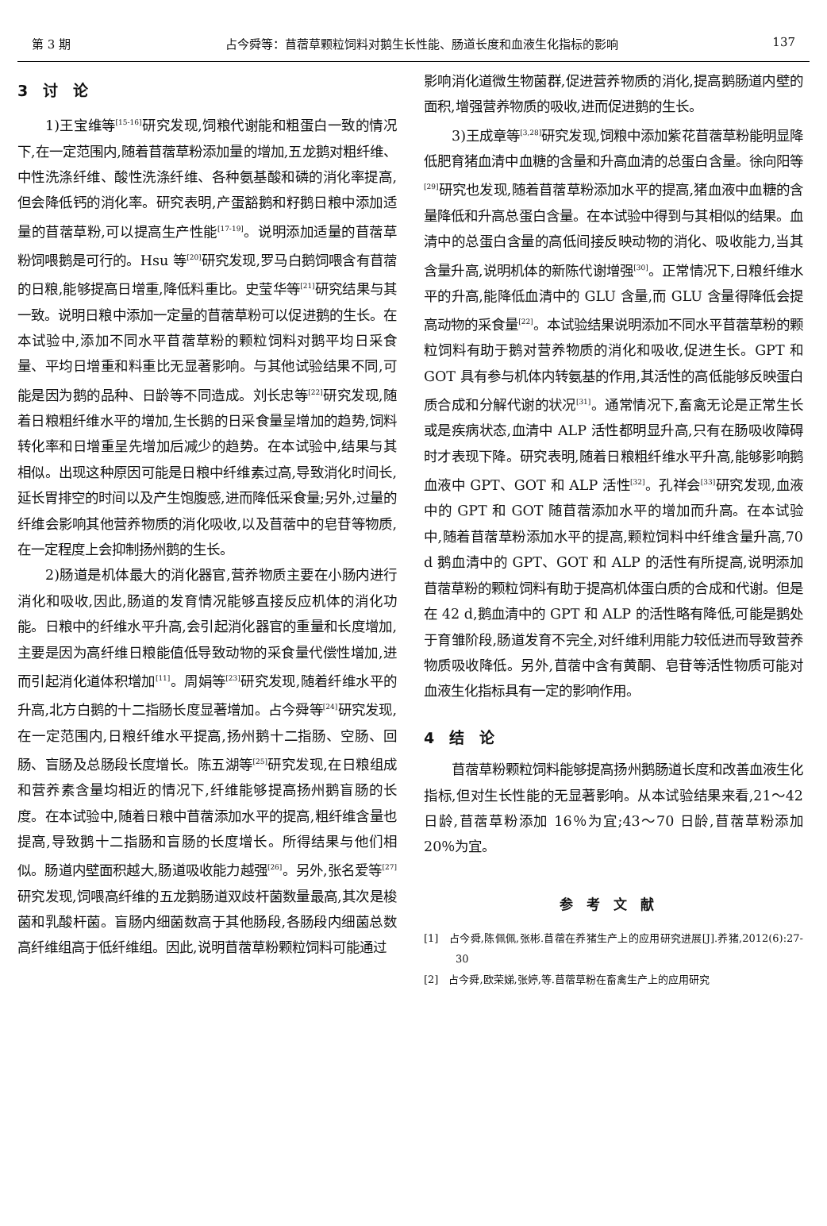第 3 期 占今舜等：苜蓿草颗粒饲料对鹅生长性能、肠道长度和血液生化指标的影响 137
3　讨　论
1)王宝维等<sup>[15-16]</sup>研究发现,饲粮代谢能和粗蛋白一致的情况下,在一定范围内,随着苜蓿草粉添加量的增加,五龙鹅对粗纤维、中性洗涤纤维、酸性洗涤纤维、各种氨基酸和磷的消化率提高,但会降低钙的消化率。研究表明,产蛋豁鹅和籽鹅日粮中添加适量的苜蓿草粉,可以提高生产性能<sup>[17-19]</sup>。说明添加适量的苜蓿草粉饲喂鹅是可行的。Hsu 等<sup>[20]</sup>研究发现,罗马白鹅饲喂含有苜蓿的日粮,能够提高日增重,降低料重比。史莹华等<sup>[21]</sup>研究结果与其一致。说明日粮中添加一定量的苜蓿草粉可以促进鹅的生长。在本试验中,添加不同水平苜蓿草粉的颗粒饲料对鹅平均日采食量、平均日增重和料重比无显著影响。与其他试验结果不同,可能是因为鹅的品种、日龄等不同造成。刘长忠等<sup>[22]</sup>研究发现,随着日粮粗纤维水平的增加,生长鹅的日采食量呈增加的趋势,饲料转化率和日增重呈先增加后减少的趋势。在本试验中,结果与其相似。出现这种原因可能是日粮中纤维素过高,导致消化时间长,延长胃排空的时间以及产生饱腹感,进而降低采食量;另外,过量的纤维会影响其他营养物质的消化吸收,以及苜蓿中的皂苷等物质,在一定程度上会抑制扬州鹅的生长。
2)肠道是机体最大的消化器官,营养物质主要在小肠内进行消化和吸收,因此,肠道的发育情况能够直接反应机体的消化功能。日粮中的纤维水平升高,会引起消化器官的重量和长度增加,主要是因为高纤维日粮能值低导致动物的采食量代偿性增加,进而引起消化道体积增加<sup>[11]</sup>。周娟等<sup>[23]</sup>研究发现,随着纤维水平的升高,北方白鹅的十二指肠长度显著增加。占今舜等<sup>[24]</sup>研究发现,在一定范围内,日粮纤维水平提高,扬州鹅十二指肠、空肠、回肠、盲肠及总肠段长度增长。陈五湖等<sup>[25]</sup>研究发现,在日粮组成和营养素含量均相近的情况下,纤维能够提高扬州鹅盲肠的长度。在本试验中,随着日粮中苜蓿添加水平的提高,粗纤维含量也提高,导致鹅十二指肠和盲肠的长度增长。所得结果与他们相似。肠道内壁面积越大,肠道吸收能力越强<sup>[26]</sup>。另外,张名爱等<sup>[27]</sup>研究发现,饲喂高纤维的五龙鹅肠道双歧杆菌数量最高,其次是梭菌和乳酸杆菌。盲肠内细菌数高于其他肠段,各肠段内细菌总数高纤维组高于低纤维组。因此,说明苜蓿草粉颗粒饲料可能通过
影响消化道微生物菌群,促进营养物质的消化,提高鹅肠道内壁的面积,增强营养物质的吸收,进而促进鹅的生长。
3)王成章等<sup>[3,28]</sup>研究发现,饲粮中添加紫花苜蓿草粉能明显降低肥育猪血清中血糖的含量和升高血清的总蛋白含量。徐向阳等<sup>[29]</sup>研究也发现,随着苜蓿草粉添加水平的提高,猪血液中血糖的含量降低和升高总蛋白含量。在本试验中得到与其相似的结果。血清中的总蛋白含量的高低间接反映动物的消化、吸收能力,当其含量升高,说明机体的新陈代谢增强<sup>[30]</sup>。正常情况下,日粮纤维水平的升高,能降低血清中的 GLU 含量,而 GLU 含量得降低会提高动物的采食量<sup>[22]</sup>。本试验结果说明添加不同水平苜蓿草粉的颗粒饲料有助于鹅对营养物质的消化和吸收,促进生长。GPT 和 GOT 具有参与机体内转氨基的作用,其活性的高低能够反映蛋白质合成和分解代谢的状况<sup>[31]</sup>。通常情况下,畜禽无论是正常生长或是疾病状态,血清中 ALP 活性都明显升高,只有在肠吸收障碍时才表现下降。研究表明,随着日粮粗纤维水平升高,能够影响鹅血液中 GPT、GOT 和 ALP 活性<sup>[32]</sup>。孔祥会<sup>[33]</sup>研究发现,血液中的 GPT 和 GOT 随苜蓿添加水平的增加而升高。在本试验中,随着苜蓿草粉添加水平的提高,颗粒饲料中纤维含量升高,70 d 鹅血清中的 GPT、GOT 和 ALP 的活性有所提高,说明添加苜蓿草粉的颗粒饲料有助于提高机体蛋白质的合成和代谢。但是在 42 d,鹅血清中的 GPT 和 ALP 的活性略有降低,可能是鹅处于育雏阶段,肠道发育不完全,对纤维利用能力较低进而导致营养物质吸收降低。另外,苜蓿中含有黄酮、皂苷等活性物质可能对血液生化指标具有一定的影响作用。
4　结　论
苜蓿草粉颗粒饲料能够提高扬州鹅肠道长度和改善血液生化指标,但对生长性能的无显著影响。从本试验结果来看,21～42 日龄,苜蓿草粉添加 16％为宜;43～70 日龄,苜蓿草粉添加 20％为宜。
参考文献
[1]　占今舜,陈佩佩,张彬.苜蓿在养猪生产上的应用研究进展[J].养猪,2012(6):27-30
[2]　占今舜,欧荣娣,张婷,等.苜蓿草粉在畜禽生产上的应用研究